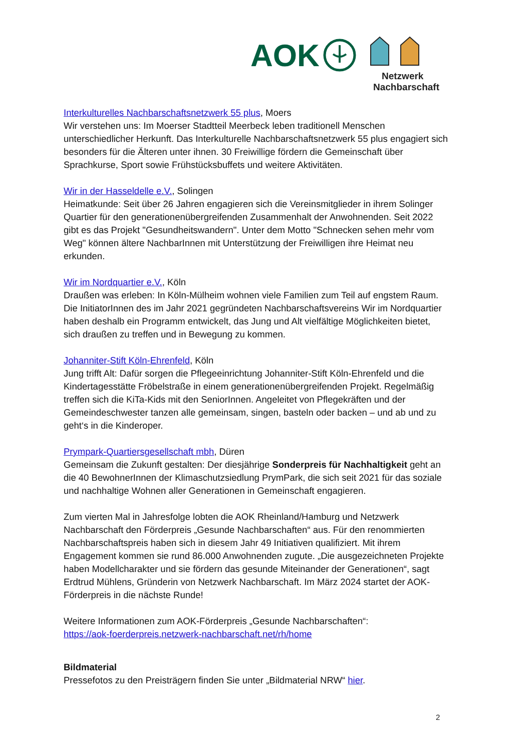AOK
Netzwerk
Nachbarschaft
Interkulturelles Nachbarschaftsnetzwerk 55 plus, Moers
Wir verstehen uns: Im Moerser Stadtteil Meerbeck leben traditionell Menschen unterschiedlicher Herkunft. Das Interkulturelle Nachbarschaftsnetzwerk 55 plus engagiert sich besonders für die Älteren unter ihnen. 30 Freiwillige fördern die Gemeinschaft über Sprachkurse, Sport sowie Frühstücksbuffets und weitere Aktivitäten.
Wir in der Hasseldelle e.V., Solingen
Heimatkunde: Seit über 26 Jahren engagieren sich die Vereinsmitglieder in ihrem Solinger Quartier für den generationenübergreifenden Zusammenhalt der Anwohnenden. Seit 2022 gibt es das Projekt "Gesundheitswandern". Unter dem Motto "Schnecken sehen mehr vom Weg" können ältere NachbarInnen mit Unterstützung der Freiwilligen ihre Heimat neu erkunden.
Wir im Nordquartier e.V., Köln
Draußen was erleben: In Köln-Mülheim wohnen viele Familien zum Teil auf engstem Raum. Die InitiatorInnen des im Jahr 2021 gegründeten Nachbarschaftsvereins Wir im Nordquartier haben deshalb ein Programm entwickelt, das Jung und Alt vielfältige Möglichkeiten bietet, sich draußen zu treffen und in Bewegung zu kommen.
Johanniter-Stift Köln-Ehrenfeld, Köln
Jung trifft Alt: Dafür sorgen die Pflegeeinrichtung Johanniter-Stift Köln-Ehrenfeld und die Kindertagesstätte Fröbelstraße in einem generationenübergreifenden Projekt. Regelmäßig treffen sich die KiTa-Kids mit den SeniorInnen. Angeleitet von Pflegekräften und der Gemeindeschwester tanzen alle gemeinsam, singen, basteln oder backen – und ab und zu geht‘s in die Kinderoper.
Prympark-Quartiersgesellschaft mbh, Düren
Gemeinsam die Zukunft gestalten: Der diesjährige Sonderpreis für Nachhaltigkeit geht an die 40 BewohnerInnen der Klimaschutzsiedlung PrymPark, die sich seit 2021 für das soziale und nachhaltige Wohnen aller Generationen in Gemeinschaft engagieren.
Zum vierten Mal in Jahresfolge lobten die AOK Rheinland/Hamburg und Netzwerk Nachbarschaft den Förderpreis „Gesunde Nachbarschaften“ aus. Für den renommierten Nachbarschaftspreis haben sich in diesem Jahr 49 Initiativen qualifiziert. Mit ihrem Engagement kommen sie rund 86.000 Anwohnenden zugute. „Die ausgezeichneten Projekte haben Modellcharakter und sie fördern das gesunde Miteinander der Generationen“, sagt Erdtrud Mühlens, Gründerin von Netzwerk Nachbarschaft. Im März 2024 startet der AOK-Förderpreis in die nächste Runde!
Weitere Informationen zum AOK-Förderpreis „Gesunde Nachbarschaften“:
https://aok-foerderpreis.netzwerk-nachbarschaft.net/rh/home
Bildmaterial
Pressefotos zu den Preisträgern finden Sie unter „Bildmaterial NRW“ hier.
2